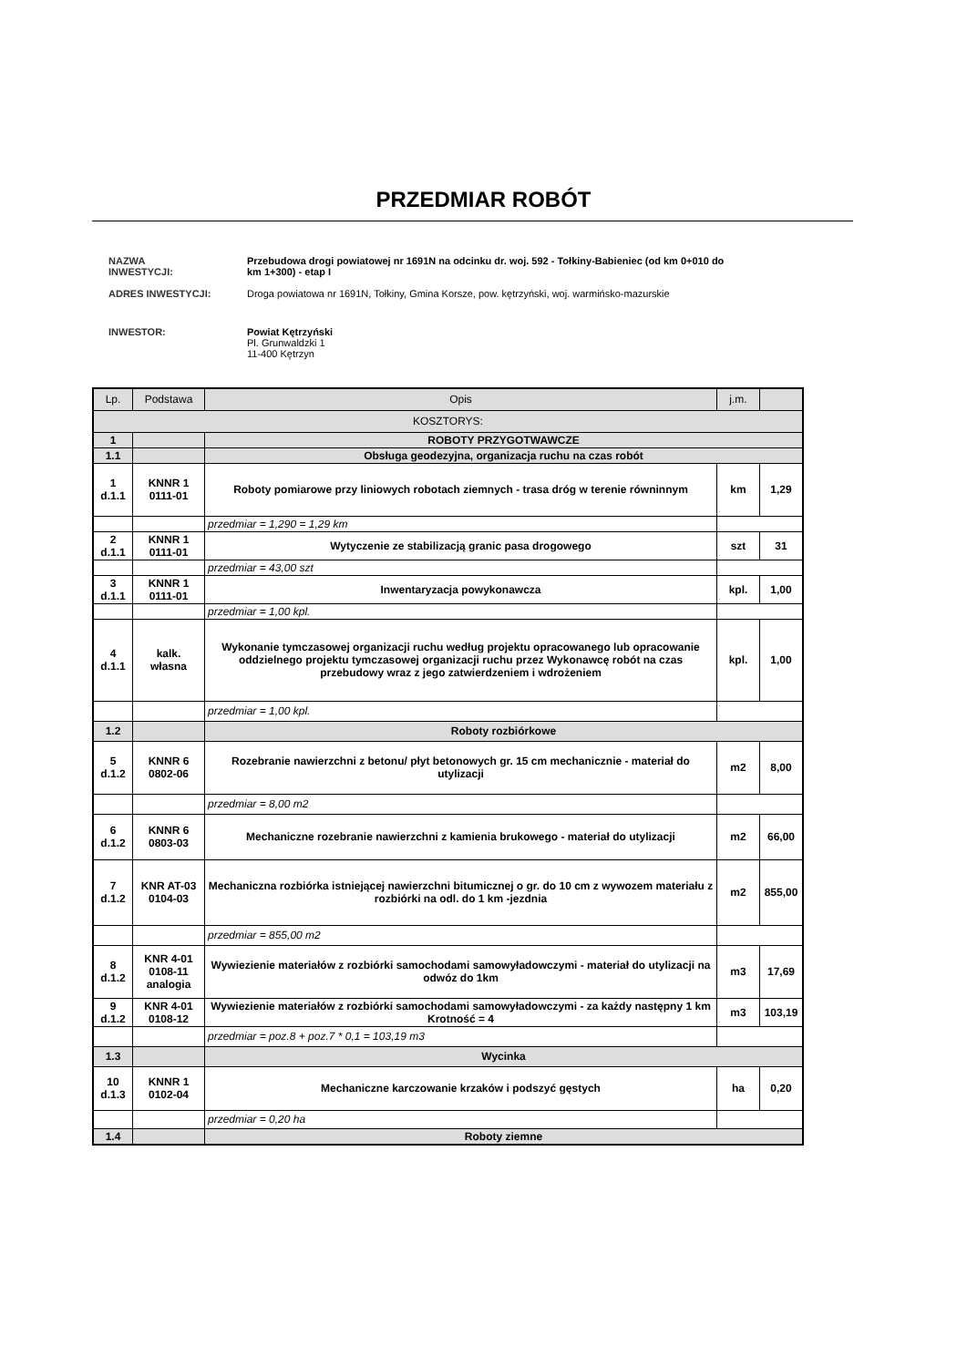PRZEDMIAR ROBÓT
| NAZWA INWESTYCJI: | Przebudowa drogi powiatowej nr 1691N na odcinku dr. woj. 592 - Tołkiny-Babieniec (od km 0+010 do km 1+300) - etap I |
| ADRES INWESTYCJI: | Droga powiatowa nr 1691N, Tołkiny, Gmina Korsze, pow. kętrzyński, woj. warmińsko-mazurskie |
| INWESTOR: | Powiat Kętrzyński Pl. Grunwaldzki 1 11-400 Kętrzyn |
| Lp. | Podstawa | Opis | j.m. | |
| --- | --- | --- | --- | --- |
| KOSZTORYS: | | | | |
| 1 | | ROBOTY PRZYGOTWAWCZE | | |
| 1.1 | | Obsługa geodezyjna, organizacja ruchu na czas robót | | |
| 1 d.1.1 | KNNR 1 0111-01 | Roboty pomiarowe przy liniowych robotach ziemnych - trasa dróg w terenie równinnym | km | 1,29 |
| | | przedmiar = 1,290 = 1,29 km | | |
| 2 d.1.1 | KNNR 1 0111-01 | Wytyczenie ze stabilizacją granic pasa drogowego | szt | 31 |
| | | przedmiar = 43,00 szt | | |
| 3 d.1.1 | KNNR 1 0111-01 | Inwentaryzacja powykonawcza | kpl. | 1,00 |
| | | przedmiar = 1,00 kpl. | | |
| 4 d.1.1 | kalk. własna | Wykonanie tymczasowej organizacji ruchu według projektu opracowanego lub opracowanie oddzielnego projektu tymczasowej organizacji ruchu przez Wykonawcę robót na czas przebudowy wraz z jego zatwierdzeniem i wdrożeniem | kpl. | 1,00 |
| | | przedmiar = 1,00 kpl. | | |
| 1.2 | | Roboty rozbiórkowe | | |
| 5 d.1.2 | KNNR 6 0802-06 | Rozebranie nawierzchni z betonu/ płyt betonowych gr. 15 cm mechanicznie - materiał do utylizacji | m2 | 8,00 |
| | | przedmiar = 8,00 m2 | | |
| 6 d.1.2 | KNNR 6 0803-03 | Mechaniczne rozebranie nawierzchni z kamienia brukowego - materiał do utylizacji | m2 | 66,00 |
| 7 d.1.2 | KNR AT-03 0104-03 | Mechaniczna rozbiórka istniejącej nawierzchni bitumicznej o gr. do 10 cm z wywozem materiału z rozbiórki na odl. do 1 km -jezdnia | m2 | 855,00 |
| | | przedmiar = 855,00 m2 | | |
| 8 d.1.2 | KNR 4-01 0108-11 analogia | Wywiezienie materiałów z rozbiórki samochodami samowyładowczymi - materiał do utylizacji na odwóz do 1km | m3 | 17,69 |
| 9 d.1.2 | KNR 4-01 0108-12 | Wywiezienie materiałów z rozbiórki samochodami samowyładowczymi - za każdy następny 1 km Krotność = 4 | m3 | 103,19 |
| | | przedmiar = poz.8 + poz.7 * 0,1 = 103,19 m3 | | |
| 1.3 | | Wycinka | | |
| 10 d.1.3 | KNNR 1 0102-04 | Mechaniczne karczowanie krzaków i podszyć gęstych | ha | 0,20 |
| | | przedmiar = 0,20 ha | | |
| 1.4 | | Roboty ziemne | | |